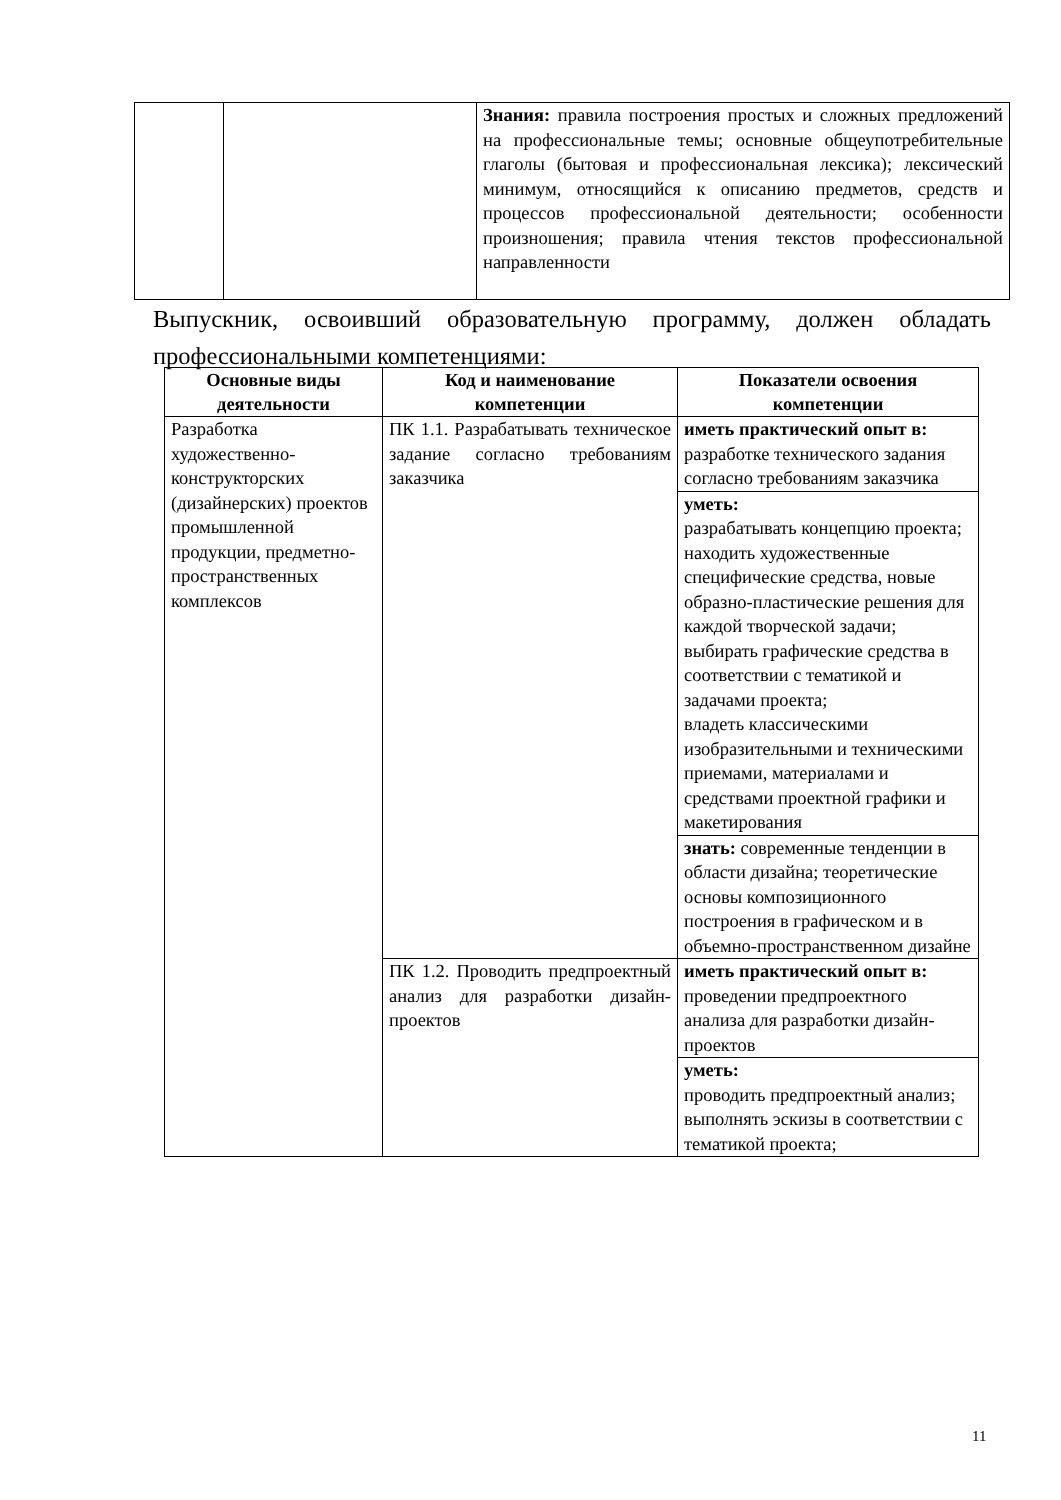| | | Знания: правила построения простых и сложных предложений на профессиональные темы; основные общеупотребительные глаголы (бытовая и профессиональная лексика); лексический минимум, относящийся к описанию предметов, средств и процессов профессиональной деятельности; особенности произношения; правила чтения текстов профессиональной направленности |
Выпускник, освоивший образовательную программу, должен обладать профессиональными компетенциями:
| Основные виды деятельности | Код и наименование компетенции | Показатели освоения компетенции |
| --- | --- | --- |
| Разработка художественно-конструкторских (дизайнерских) проектов промышленной продукции, предметно-пространственных комплексов | ПК 1.1. Разрабатывать техническое задание согласно требованиям заказчика | иметь практический опыт в: разработке технического задания согласно требованиям заказчика |
| | | уметь: разрабатывать концепцию проекта; находить художественные специфические средства, новые образно-пластические решения для каждой творческой задачи; выбирать графические средства в соответствии с тематикой и задачами проекта; владеть классическими изобразительными и техническими приемами, материалами и средствами проектной графики и макетирования |
| | | знать: современные тенденции в области дизайна; теоретические основы композиционного построения в графическом и в объемно-пространственном дизайне |
| | ПК 1.2. Проводить предпроектный анализ для разработки дизайн-проектов | иметь практический опыт в: проведении предпроектного анализа для разработки дизайн-проектов |
| | | уметь: проводить предпроектный анализ; выполнять эскизы в соответствии с тематикой проекта; |
11